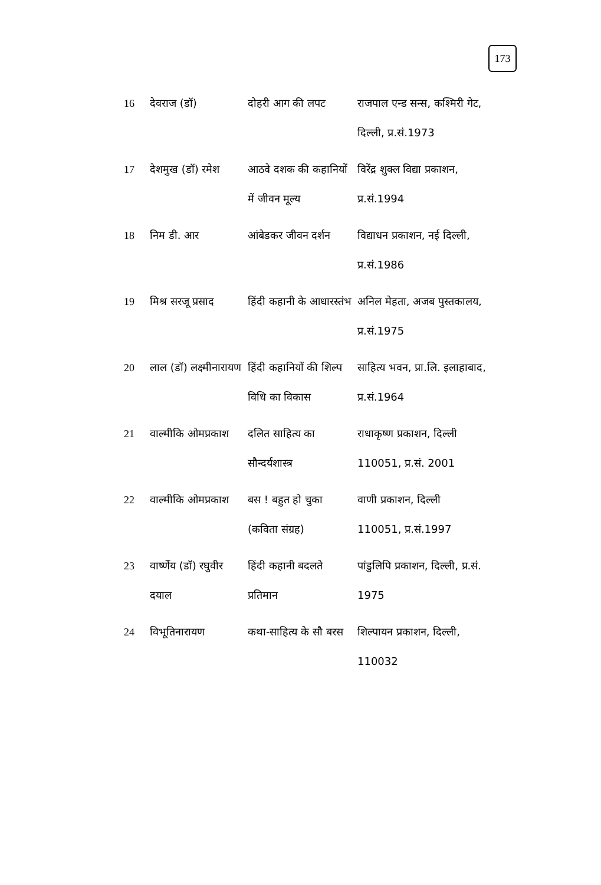173
| 16 | देवराज (डॉ) | दोहरी आग की लपट | राजपाल एन्ड सन्स, कश्मिरी गेट, दिल्ली, प्र.सं.1973 |
| 17 | देशमुख (डॉ) रमेश | आठवे दशक की कहानियों में जीवन मूल्य | विरेंद्र शुक्ल विद्या प्रकाशन, प्र.सं.1994 |
| 18 | निम डी. आर | आंबेडकर जीवन दर्शन | विद्याधन प्रकाशन, नई दिल्ली, प्र.सं.1986 |
| 19 | मिश्र सरजू प्रसाद | हिंदी कहानी के आधारस्तंभ | अनिल मेहता, अजब पुस्तकालय, प्र.सं.1975 |
| 20 | लाल (डॉ) लक्ष्मीनारायण | हिंदी कहानियों की शिल्प विधि का विकास | साहित्य भवन, प्रा.लि. इलाहाबाद, प्र.सं.1964 |
| 21 | वाल्मीकि ओमप्रकाश | दलित साहित्य का सौन्दर्यशास्त्र | राधाकृष्ण प्रकाशन, दिल्ली 110051, प्र.सं. 2001 |
| 22 | वाल्मीकि ओमप्रकाश | बस ! बहुत हो चुका (कविता संग्रह) | वाणी प्रकाशन, दिल्ली 110051, प्र.सं.1997 |
| 23 | वार्ष्णेय (डॉ) रघुवीर दयाल | हिंदी कहानी बदलते प्रतिमान | पांडुलिपि प्रकाशन, दिल्ली, प्र.सं. 1975 |
| 24 | विभूतिनारायण | कथा-साहित्य के सौ बरस | शिल्पायन प्रकाशन, दिल्ली, 110032 |